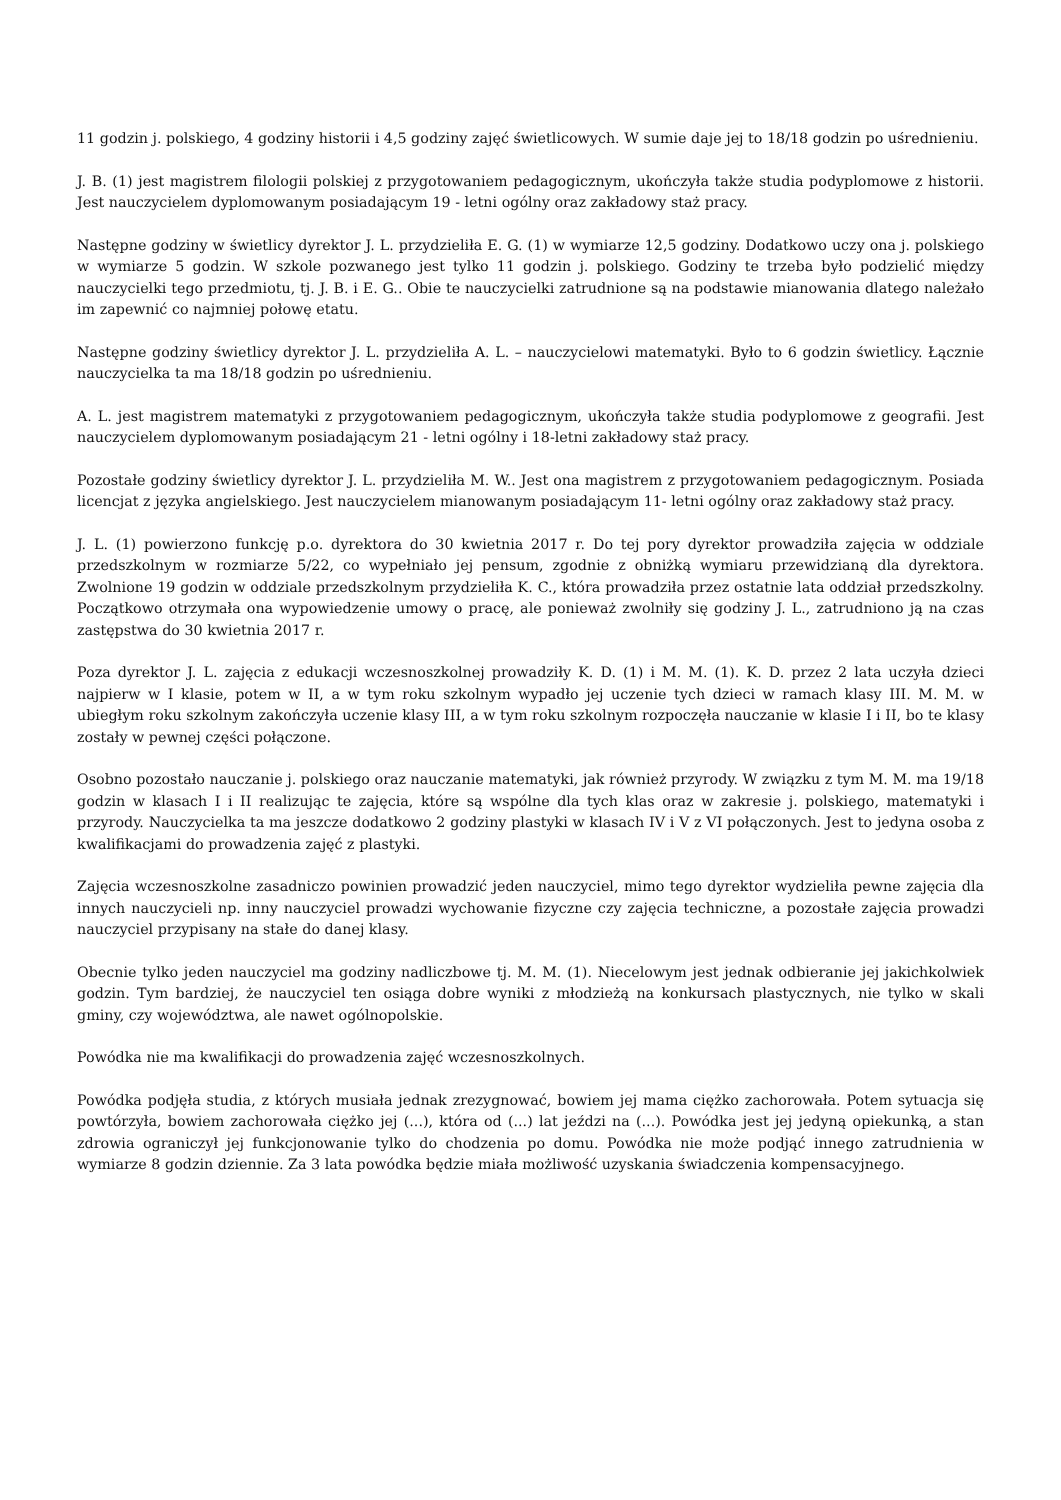11 godzin j. polskiego, 4 godziny historii i 4,5 godziny zajęć świetlicowych. W sumie daje jej to 18/18 godzin po uśrednieniu.
J. B. (1) jest magistrem filologii polskiej z przygotowaniem pedagogicznym, ukończyła także studia podyplomowe z historii. Jest nauczycielem dyplomowanym posiadającym 19 - letni ogólny oraz zakładowy staż pracy.
Następne godziny w świetlicy dyrektor J. L. przydzieliła E. G. (1) w wymiarze 12,5 godziny. Dodatkowo uczy ona j. polskiego w wymiarze 5 godzin. W szkole pozwanego jest tylko 11 godzin j. polskiego. Godziny te trzeba było podzielić między nauczycielki tego przedmiotu, tj. J. B. i E. G.. Obie te nauczycielki zatrudnione są na podstawie mianowania dlatego należało im zapewnić co najmniej połowę etatu.
Następne godziny świetlicy dyrektor J. L. przydzieliła A. L. – nauczycielowi matematyki. Było to 6 godzin świetlicy. Łącznie nauczycielka ta ma 18/18 godzin po uśrednieniu.
A. L. jest magistrem matematyki z przygotowaniem pedagogicznym, ukończyła także studia podyplomowe z geografii. Jest nauczycielem dyplomowanym posiadającym 21 - letni ogólny i 18-letni zakładowy staż pracy.
Pozostałe godziny świetlicy dyrektor J. L. przydzieliła M. W.. Jest ona magistrem z przygotowaniem pedagogicznym. Posiada licencjat z języka angielskiego. Jest nauczycielem mianowanym posiadającym 11- letni ogólny oraz zakładowy staż pracy.
J. L. (1) powierzono funkcję p.o. dyrektora do 30 kwietnia 2017 r. Do tej pory dyrektor prowadziła zajęcia w oddziale przedszkolnym w rozmiarze 5/22, co wypełniało jej pensum, zgodnie z obniżką wymiaru przewidzianą dla dyrektora. Zwolnione 19 godzin w oddziale przedszkolnym przydzieliła K. C., która prowadziła przez ostatnie lata oddział przedszkolny. Początkowo otrzymała ona wypowiedzenie umowy o pracę, ale ponieważ zwolniły się godziny J. L., zatrudniono ją na czas zastępstwa do 30 kwietnia 2017 r.
Poza dyrektor J. L. zajęcia z edukacji wczesnoszkolnej prowadziły K. D. (1) i M. M. (1). K. D. przez 2 lata uczyła dzieci najpierw w I klasie, potem w II, a w tym roku szkolnym wypadło jej uczenie tych dzieci w ramach klasy III. M. M. w ubiegłym roku szkolnym zakończyła uczenie klasy III, a w tym roku szkolnym rozpoczęła nauczanie w klasie I i II, bo te klasy zostały w pewnej części połączone.
Osobno pozostało nauczanie j. polskiego oraz nauczanie matematyki, jak również przyrody. W związku z tym M. M. ma 19/18 godzin w klasach I i II realizując te zajęcia, które są wspólne dla tych klas oraz w zakresie j. polskiego, matematyki i przyrody. Nauczycielka ta ma jeszcze dodatkowo 2 godziny plastyki w klasach IV i V z VI połączonych. Jest to jedyna osoba z kwalifikacjami do prowadzenia zajęć z plastyki.
Zajęcia wczesnoszkolne zasadniczo powinien prowadzić jeden nauczyciel, mimo tego dyrektor wydzieliła pewne zajęcia dla innych nauczycieli np. inny nauczyciel prowadzi wychowanie fizyczne czy zajęcia techniczne, a pozostałe zajęcia prowadzi nauczyciel przypisany na stałe do danej klasy.
Obecnie tylko jeden nauczyciel ma godziny nadliczbowe tj. M. M. (1). Niecelowym jest jednak odbieranie jej jakichkolwiek godzin. Tym bardziej, że nauczyciel ten osiąga dobre wyniki z młodzieżą na konkursach plastycznych, nie tylko w skali gminy, czy województwa, ale nawet ogólnopolskie.
Powódka nie ma kwalifikacji do prowadzenia zajęć wczesnoszkolnych.
Powódka podjęła studia, z których musiała jednak zrezygnować, bowiem jej mama ciężko zachorowała. Potem sytuacja się powtórzyła, bowiem zachorowała ciężko jej (...), która od (...) lat jeździ na (...). Powódka jest jej jedyną opiekunką, a stan zdrowia ograniczył jej funkcjonowanie tylko do chodzenia po domu. Powódka nie może podjąć innego zatrudnienia w wymiarze 8 godzin dziennie. Za 3 lata powódka będzie miała możliwość uzyskania świadczenia kompensacyjnego.